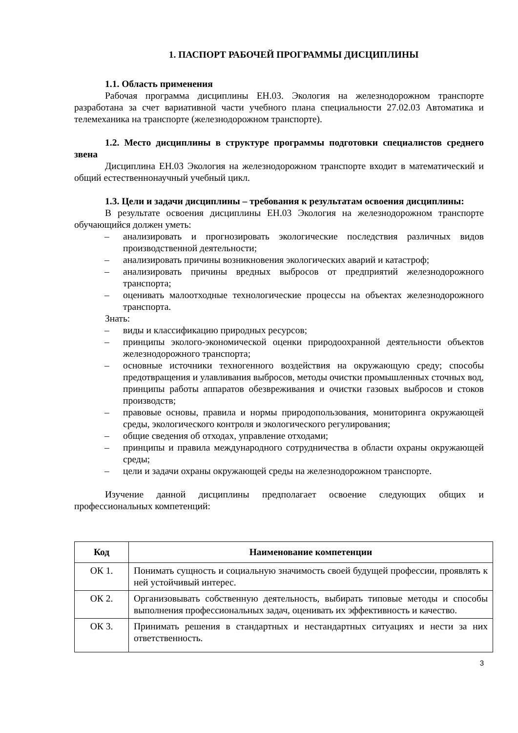1. ПАСПОРТ РАБОЧЕЙ ПРОГРАММЫ ДИСЦИПЛИНЫ
1.1. Область применения
Рабочая программа дисциплины ЕН.03. Экология на железнодорожном транспорте разработана за счет вариативной части учебного плана специальности 27.02.03 Автоматика и телемеханика на транспорте (железнодорожном транспорте).
1.2. Место дисциплины в структуре программы подготовки специалистов среднего звена
Дисциплина ЕН.03 Экология на железнодорожном транспорте входит в математический и общий естественнонаучный учебный цикл.
1.3. Цели и задачи дисциплины – требования к результатам освоения дисциплины:
В результате освоения дисциплины ЕН.03 Экология на железнодорожном транспорте обучающийся должен уметь:
– анализировать и прогнозировать экологические последствия различных видов производственной деятельности;
– анализировать причины возникновения экологических аварий и катастроф;
– анализировать причины вредных выбросов от предприятий железнодорожного транспорта;
– оценивать малоотходные технологические процессы на объектах железнодорожного транспорта.
Знать:
– виды и классификацию природных ресурсов;
– принципы эколого-экономической оценки природоохранной деятельности объектов железнодорожного транспорта;
– основные источники техногенного воздействия на окружающую среду; способы предотвращения и улавливания выбросов, методы очистки промышленных сточных вод, принципы работы аппаратов обезвреживания и очистки газовых выбросов и стоков производств;
– правовые основы, правила и нормы природопользования, мониторинга окружающей среды, экологического контроля и экологического регулирования;
– общие сведения об отходах, управление отходами;
– принципы и правила международного сотрудничества в области охраны окружающей среды;
– цели и задачи охраны окружающей среды на железнодорожном транспорте.
Изучение данной дисциплины предполагает освоение следующих общих и профессиональных компетенций:
| Код | Наименование компетенции |
| --- | --- |
| ОК 1. | Понимать сущность и социальную значимость своей будущей профессии, проявлять к ней устойчивый интерес. |
| ОК 2. | Организовывать собственную деятельность, выбирать типовые методы и способы выполнения профессиональных задач, оценивать их эффективность и качество. |
| ОК 3. | Принимать решения в стандартных и нестандартных ситуациях и нести за них ответственность. |
3